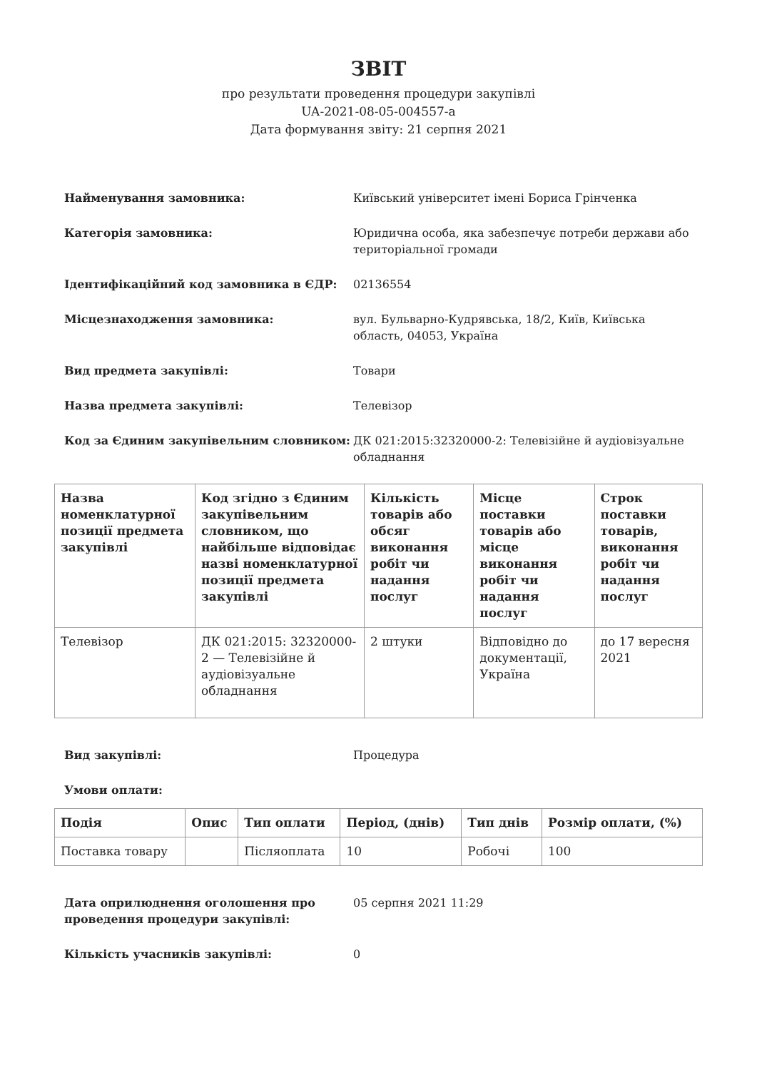ЗВІТ
про результати проведення процедури закупівлі
UA-2021-08-05-004557-a
Дата формування звіту: 21 серпня 2021
Найменування замовника: Київський університет імені Бориса Грінченка
Категорія замовника: Юридична особа, яка забезпечує потреби держави або територіальної громади
Ідентифікаційний код замовника в ЄДР: 02136554
Місцезнаходження замовника: вул. Бульварно-Кудрявська, 18/2, Київ, Київська область, 04053, Україна
Вид предмета закупівлі: Товари
Назва предмета закупівлі: Телевізор
Код за Єдиним закупівельним словником: ДК 021:2015:32320000-2: Телевізійне й аудіовізуальне обладнання
| Назва номенклатурної позиції предмета закупівлі | Код згідно з Єдиним закупівельним словником, що найбільше відповідає назві номенклатурної позиції предмета закупівлі | Кількість товарів або обсяг виконання робіт чи надання послуг | Місце поставки товарів або місце виконання робіт чи надання послуг | Строк поставки товарів, виконання робіт чи надання послуг |
| --- | --- | --- | --- | --- |
| Телевізор | ДК 021:2015: 32320000-2 — Телевізійне й аудіовізуальне обладнання | 2 штуки | Відповідно до документації, Україна | до 17 вересня 2021 |
Вид закупівлі: Процедура
Умови оплати:
| Подія | Опис | Тип оплати | Період, (днів) | Тип днів | Розмір оплати, (%) |
| --- | --- | --- | --- | --- | --- |
| Поставка товару | | Післяоплата | 10 | Робочі | 100 |
Дата оприлюднення оголошення про проведення процедури закупівлі:
05 серпня 2021 11:29
Кількість учасників закупівлі: 0